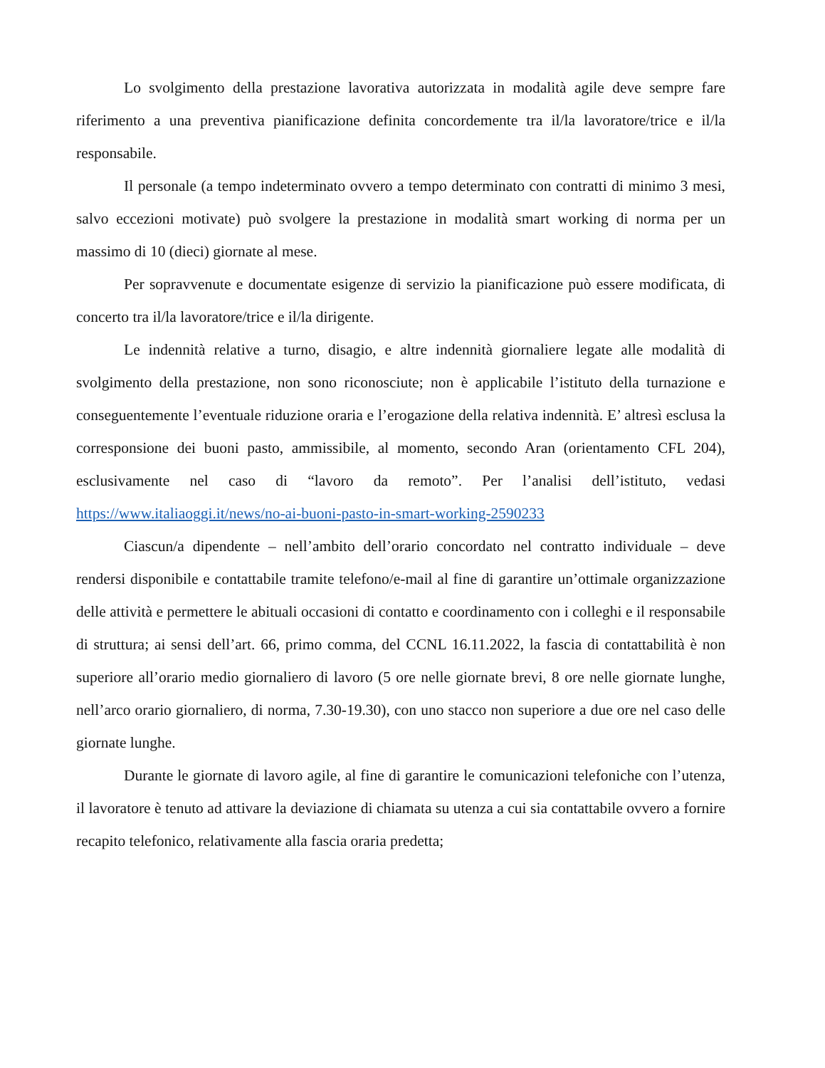Lo svolgimento della prestazione lavorativa autorizzata in modalità agile deve sempre fare riferimento a una preventiva pianificazione definita concordemente tra il/la lavoratore/trice e il/la responsabile.
Il personale (a tempo indeterminato ovvero a tempo determinato con contratti di minimo 3 mesi, salvo eccezioni motivate) può svolgere la prestazione in modalità smart working di norma per un massimo di 10 (dieci) giornate al mese.
Per sopravvenute e documentate esigenze di servizio la pianificazione può essere modificata, di concerto tra il/la lavoratore/trice e il/la dirigente.
Le indennità relative a turno, disagio, e altre indennità giornaliere legate alle modalità di svolgimento della prestazione, non sono riconosciute; non è applicabile l’istituto della turnazione e conseguentemente l’eventuale riduzione oraria e l’erogazione della relativa indennità. E’ altresì esclusa la corresponsione dei buoni pasto, ammissibile, al momento, secondo Aran (orientamento CFL 204), esclusivamente nel caso di “lavoro da remoto”. Per l’analisi dell’istituto, vedasi https://www.italiaoggi.it/news/no-ai-buoni-pasto-in-smart-working-2590233
Ciascun/a dipendente – nell’ambito dell’orario concordato nel contratto individuale – deve rendersi disponibile e contattabile tramite telefono/e-mail al fine di garantire un’ottimale organizzazione delle attività e permettere le abituali occasioni di contatto e coordinamento con i colleghi e il responsabile di struttura; ai sensi dell’art. 66, primo comma, del CCNL 16.11.2022, la fascia di contattabilità è non superiore all’orario medio giornaliero di lavoro (5 ore nelle giornate brevi, 8 ore nelle giornate lunghe, nell’arco orario giornaliero, di norma, 7.30-19.30), con uno stacco non superiore a due ore nel caso delle giornate lunghe.
Durante le giornate di lavoro agile, al fine di garantire le comunicazioni telefoniche con l’utenza, il lavoratore è tenuto ad attivare la deviazione di chiamata su utenza a cui sia contattabile ovvero a fornire recapito telefonico, relativamente alla fascia oraria predetta;